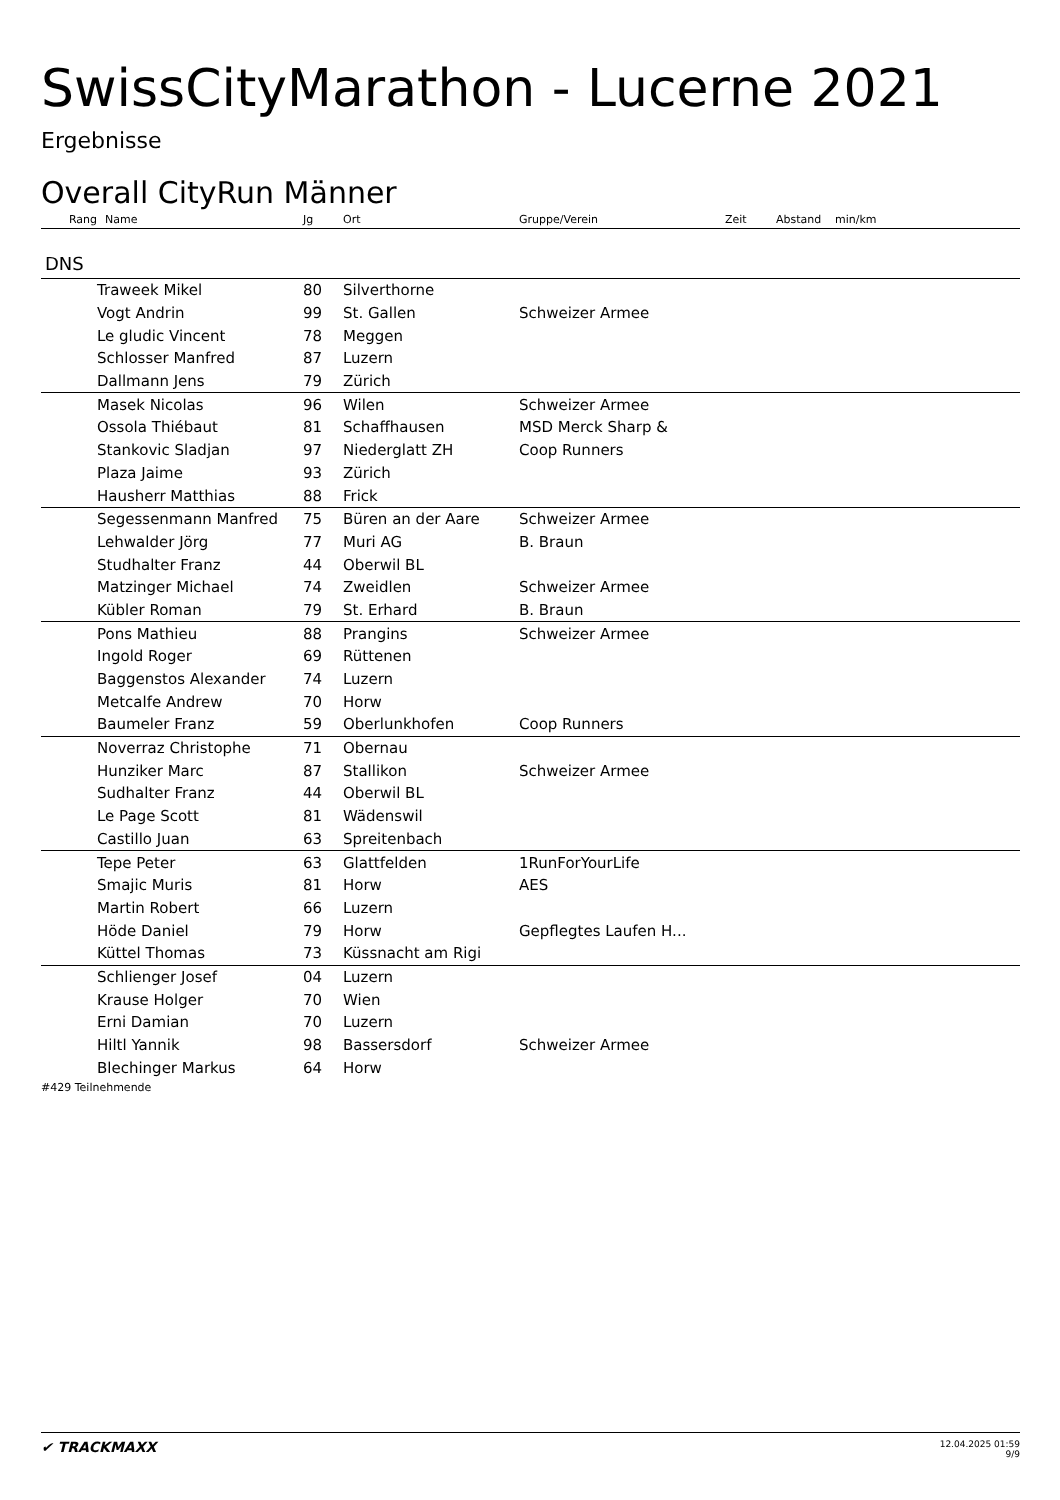SwissCityMarathon - Lucerne 2021
Ergebnisse
Overall CityRun Männer
| Rang | Name | Jg | Ort | Gruppe/Verein | Zeit | Abstand | min/km |
| --- | --- | --- | --- | --- | --- | --- | --- |
DNS
| | Traweek Mikel | 80 | Silverthorne | |
| | Vogt Andrin | 99 | St. Gallen | Schweizer Armee |
| | Le gludic Vincent | 78 | Meggen | |
| | Schlosser Manfred | 87 | Luzern | |
| | Dallmann Jens | 79 | Zürich | |
| | Masek Nicolas | 96 | Wilen | Schweizer Armee |
| | Ossola Thiébaut | 81 | Schaffhausen | MSD Merck Sharp & |
| | Stankovic Sladjan | 97 | Niederglatt ZH | Coop Runners |
| | Plaza Jaime | 93 | Zürich | |
| | Hausherr Matthias | 88 | Frick | |
| | Segessenmann Manfred | 75 | Büren an der Aare | Schweizer Armee |
| | Lehwalder Jörg | 77 | Muri AG | B. Braun |
| | Studhalter Franz | 44 | Oberwil BL | |
| | Matzinger Michael | 74 | Zweidlen | Schweizer Armee |
| | Kübler Roman | 79 | St. Erhard | B. Braun |
| | Pons Mathieu | 88 | Prangins | Schweizer Armee |
| | Ingold Roger | 69 | Rüttenen | |
| | Baggenstos Alexander | 74 | Luzern | |
| | Metcalfe Andrew | 70 | Horw | |
| | Baumeler Franz | 59 | Oberlunkhofen | Coop Runners |
| | Noverraz Christophe | 71 | Obernau | |
| | Hunziker Marc | 87 | Stallikon | Schweizer Armee |
| | Sudhalter Franz | 44 | Oberwil BL | |
| | Le Page Scott | 81 | Wädenswil | |
| | Castillo Juan | 63 | Spreitenbach | |
| | Tepe Peter | 63 | Glattfelden | 1RunForYourLife |
| | Smajic Muris | 81 | Horw | AES |
| | Martin Robert | 66 | Luzern | |
| | Höde Daniel | 79 | Horw | Gepflegtes Laufen H... |
| | Küttel Thomas | 73 | Küssnacht am Rigi | |
| | Schlienger Josef | 04 | Luzern | |
| | Krause Holger | 70 | Wien | |
| | Erni Damian | 70 | Luzern | |
| | Hiltl Yannik | 98 | Bassersdorf | Schweizer Armee |
| | Blechinger Markus | 64 | Horw | |
#429 Teilnehmende
✔ TRACKMAXX
12.04.2025 01:59
9/9